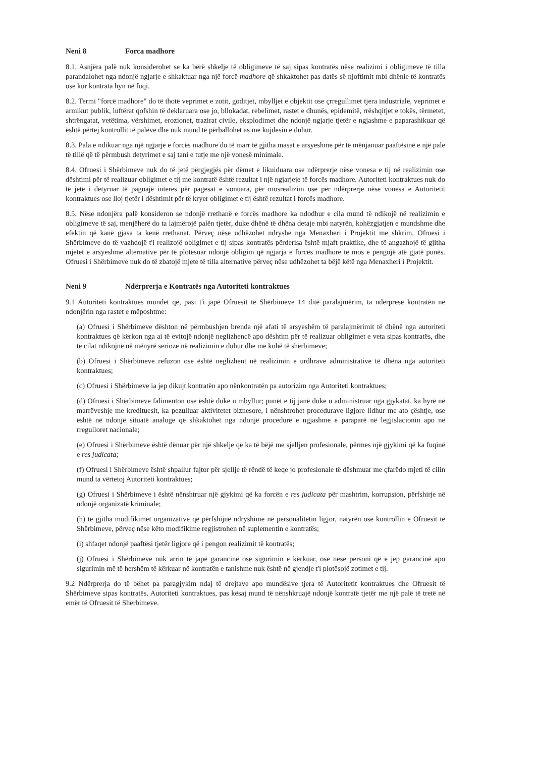Neni 8 Forca madhore
8.1. Asnjëra palë nuk konsiderohet se ka bërë shkelje të obligimeve të saj sipas kontratës nëse realizimi i obligimeve të tilla parandalohet nga ndonjë ngjarje e shkaktuar nga një forcë madhore që shkaktohet pas datës së njoftimit mbi dhënie të kontratës ose kur kontrata hyn në fuqi.
8.2. Termi "forcë madhore" do të thotë veprimet e zotit, goditjet, mbylljet e objektit ose çrregullimet tjera industriale, veprimet e armikut publik, luftërat qofshin të deklaruara ose jo, bllokadat, rebelimet, rastet e dhunës, epidemitë, rrëshqitjet e tokës, tërmetet, shtrëngatat, vetëtima, vërshimet, erozionet, trazirat civile, eksplodimet dhe ndonjë ngjarje tjetër e ngjashme e paparashikuar që është përtej kontrollit të palëve dhe nuk mund të përballohet as me kujdesin e duhur.
8.3. Pala e ndikuar nga një ngjarje e forcës madhore do të marr të gjitha masat e arsyeshme për të mënjanuar paaftësinë e një pale të tillë që të përmbush detyrimet e saj tani e tutje me një vonesë minimale.
8.4. Ofruesi i Shërbimeve nuk do të jetë përgjegjës për dëmet e likuiduara ose ndërprerje nëse vonesa e tij në realizimin ose dështimi për të realizuar obligimet e tij me kontratë është rezultat i një ngjarjeje të forcës madhore. Autoriteti kontraktues nuk do të jetë i detyruar të paguajë interes për pagesat e vonuara, për mosrealizim ose për ndërprerje nëse vonesa e Autoritetit kontraktues ose lloj tjetër i dështimit për të kryer obligimet e tij është rezultat i forcës madhore.
8.5. Nëse ndonjëra palë konsideron se ndonjë rrethanë e forcës madhore ka ndodhur e cila mund të ndikojë në realizimin e obligimeve të saj, menjëherë do ta lajmërojë palën tjetër, duke dhënë të dhëna detaje mbi natyrën, kohëzgjatjen e mundshme dhe efektin që kanë gjasa ta kenë rrethanat. Përveç nëse udhëzohet ndryshe nga Menaxheri i Projektit me shkrim, Ofruesi i Shërbimeve do të vazhdojë t'i realizojë obligimet e tij sipas kontratës përderisa është mjaft praktike, dhe të angazhojë të gjitha mjetet e arsyeshme alternative për të plotësuar ndonjë obligim që ngjarja e forcës madhore të mos e pengojë atë gjatë punës. Ofruesi i Shërbimeve nuk do të zbatojë mjete të tilla alternative përveç nëse udhëzohet ta bëjë këtë nga Menaxheri i Projektit.
Neni 9 Ndërprerja e Kontratës nga Autoriteti kontraktues
9.1 Autoriteti kontraktues mundet që, pasi t'i japë Ofruesit të Shërbimeve 14 ditë paralajmërim, ta ndërpresë kontratën në ndonjërin nga rastet e mëposhtme:
(a) Ofruesi i Shërbimeve dështon në përmbushjen brenda një afati të arsyeshëm të paralajmërimit të dhënë nga autoriteti kontraktues që kërkon nga ai të evitojë ndonjë neglizhencë apo dështim për të realizuar obligimet e veta sipas kontratës, dhe të cilat ndikojnë në mënyrë serioze në realizimin e duhur dhe me kohë të shërbimeve;
(b) Ofruesi i Shërbimeve refuzon ose është neglizhent në realizimin e urdhrave administrative të dhëna nga autoriteti kontraktues;
(c) Ofruesi i Shërbimeve ia jep dikujt kontratën apo nënkontratën pa autorizim nga Autoriteti kontraktues;
(d) Ofruesi i Shërbimeve falimenton ose është duke u mbyllur; punët e tij janë duke u administruar nga gjykatat, ka hyrë në marrëveshje me kredituesit, ka pezulluar aktivitetet biznesore, i nënshtrohet procedurave ligjore lidhur me ato çështje, ose është në ndonjë situatë analoge që shkaktohet nga ndonjë procedurë e ngjashme e paraparë në legjislacionin apo në rregulloret nacionale;
(e) Ofruesi i Shërbimeve është dënuar për një shkelje që ka të bëjë me sjelljen profesionale, përmes një gjykimi që ka fuqinë e res judicata;
(f) Ofruesi i Shërbimeve është shpallur fajtor për sjellje të rëndë të keqe jo profesionale të dëshmuar me çfarëdo mjeti të cilin mund ta vërtetoj Autoriteti kontraktues;
(g) Ofruesi i Shërbimeve i është nënshtruar një gjykimi që ka forcën e res judicata për mashtrim, korrupsion, përfshirje në ndonjë organizatë kriminale;
(h) të gjitha modifikimet organizative që përfshijnë ndryshime në personalitetin ligjor, natyrën ose kontrollin e Ofruesit të Shërbimeve, përveç nëse këto modifikime regjistrohen në suplementin e kontratës;
(i) shfaqet ndonjë paaftësi tjetër ligjore që i pengon realizimit të kontratës;
(j) Ofruesi i Shërbimeve nuk arrin të japë garancinë ose sigurimin e kërkuar, ose nëse personi që e jep garancinë apo sigurimin më të hershëm të kërkuar në kontratën e tanishme nuk është në gjendje t'i plotësojë zotimet e tij.
9.2 Ndërprerja do të bëhet pa paragjykim ndaj të drejtave apo mundësive tjera të Autoritetit kontraktues dhe Ofruesit të Shërbimeve sipas kontratës. Autoriteti kontraktues, pas kësaj mund të nënshkruajë ndonjë kontratë tjetër me një palë të tretë në emër të Ofruesit të Shërbimeve.